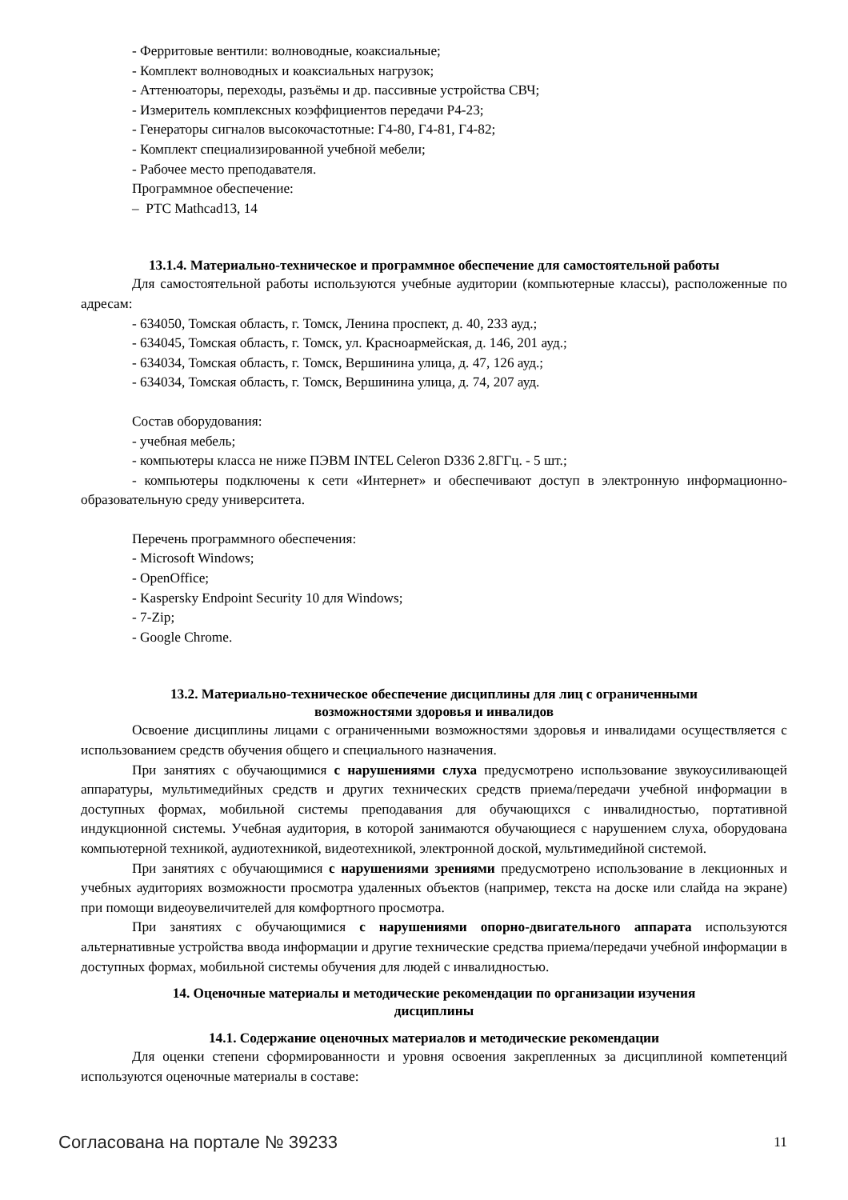- Ферритовые вентили: волноводные, коаксиальные;
- Комплект волноводных и коаксиальных нагрузок;
- Аттенюаторы, переходы, разъёмы и др. пассивные устройства СВЧ;
- Измеритель комплексных коэффициентов передачи Р4-23;
- Генераторы сигналов высокочастотные: Г4-80, Г4-81, Г4-82;
- Комплект специализированной учебной мебели;
- Рабочее место преподавателя.
Программное обеспечение:
– PTC Mathcad13, 14
13.1.4. Материально-техническое и программное обеспечение для самостоятельной работы
Для самостоятельной работы используются учебные аудитории (компьютерные классы), расположенные по адресам:
- 634050, Томская область, г. Томск, Ленина проспект, д. 40, 233 ауд.;
- 634045, Томская область, г. Томск, ул. Красноармейская, д. 146, 201 ауд.;
- 634034, Томская область, г. Томск, Вершинина улица, д. 47, 126 ауд.;
- 634034, Томская область, г. Томск, Вершинина улица, д. 74, 207 ауд.
Состав оборудования:
- учебная мебель;
- компьютеры класса не ниже ПЭВМ INTEL Celeron D336 2.8ГГц. - 5 шт.;
- компьютеры подключены к сети «Интернет» и обеспечивают доступ в электронную информационно-образовательную среду университета.
Перечень программного обеспечения:
- Microsoft Windows;
- OpenOffice;
- Kaspersky Endpoint Security 10 для Windows;
- 7-Zip;
- Google Chrome.
13.2. Материально-техническое обеспечение дисциплины для лиц с ограниченными
возможностями здоровья и инвалидов
Освоение дисциплины лицами с ограниченными возможностями здоровья и инвалидами осуществляется с использованием средств обучения общего и специального назначения.
При занятиях с обучающимися с нарушениями слуха предусмотрено использование звукоусиливающей аппаратуры, мультимедийных средств и других технических средств приема/передачи учебной информации в доступных формах, мобильной системы преподавания для обучающихся с инвалидностью, портативной индукционной системы. Учебная аудитория, в которой занимаются обучающиеся с нарушением слуха, оборудована компьютерной техникой, аудиотехникой, видеотехникой, электронной доской, мультимедийной системой.
При занятиях с обучающимися с нарушениями зрениями предусмотрено использование в лекционных и учебных аудиториях возможности просмотра удаленных объектов (например, текста на доске или слайда на экране) при помощи видеоувеличителей для комфортного просмотра.
При занятиях с обучающимися с нарушениями опорно-двигательного аппарата используются альтернативные устройства ввода информации и другие технические средства приема/передачи учебной информации в доступных формах, мобильной системы обучения для людей с инвалидностью.
14. Оценочные материалы и методические рекомендации по организации изучения
дисциплины
14.1. Содержание оценочных материалов и методические рекомендации
Для оценки степени сформированности и уровня освоения закрепленных за дисциплиной компетенций используются оценочные материалы в составе:
Согласована на портале № 39233 11